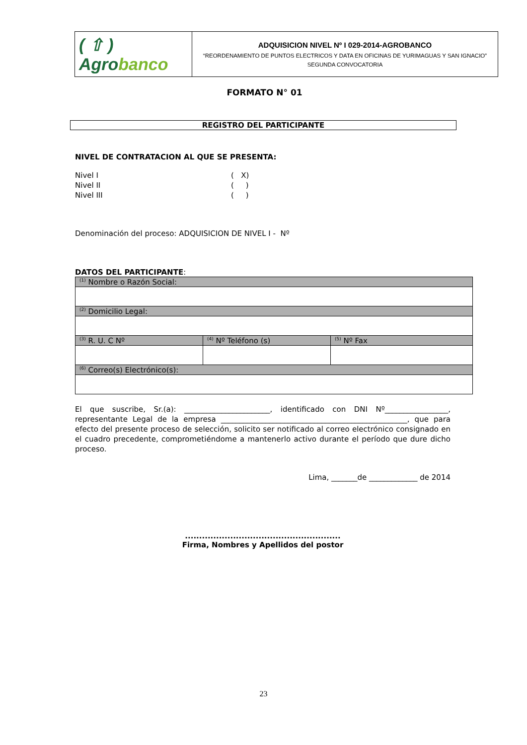| ( ⇧ ) Agro banco | ADQUISICION NIVEL Nº I 029-2014-AGROBANCO “REORDENAMIENTO DE PUNTOS ELECTRICOS Y DATA EN OFICINAS DE YURIMAGUAS Y SAN IGNACIO” SEGUNDA CONVOCATORIA |
FORMATO N° 01
REGISTRO DEL PARTICIPANTE
NIVEL DE CONTRATACION AL QUE SE PRESENTA:
Nivel I ( X)
Nivel II ( )
Nivel III ( )
Denominación del proceso: ADQUISICION DE NIVEL I - Nº
DATOS DEL PARTICIPANTE:
| <sup>(1)</sup> Nombre o Razón Social: | | |
| <sup>(2)</sup> Domicilio Legal: | | |
| <sup>(3)</sup> R. U. C Nº | <sup>(4)</sup> Nº Teléfono (s) | <sup>(5)</sup> Nº Fax |
| <sup>(6)</sup> Correo(s) Electrónico(s): | | |
El que suscribe, Sr.(a): _______________________, identificado con DNI Nº_________________, representante Legal de la empresa __________________________________________________, que para efecto del presente proceso de selección, solicito ser notificado al correo electrónico consignado en el cuadro precedente, comprometiéndome a mantenerlo activo durante el período que dure dicho proceso.
Lima, _______de _____________ de 2014
.......................................................
Firma, Nombres y Apellidos del postor
23